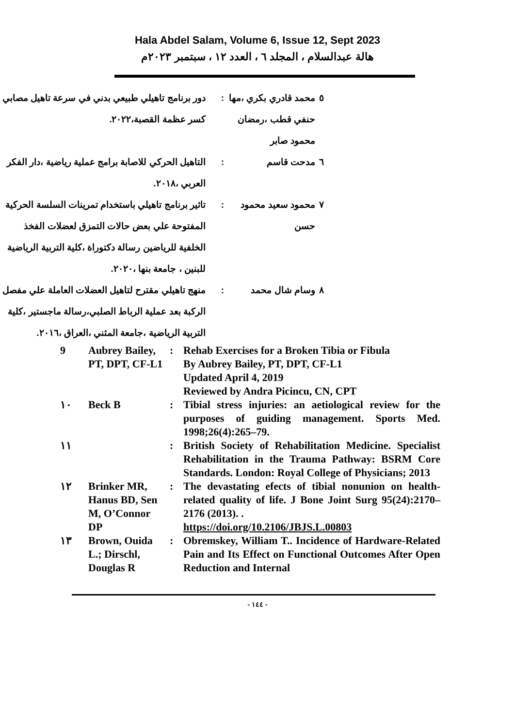Hala Abdel Salam, Volume 6, Issue 12, Sept 2023
هالة عبدالسلام ، المجلد ٦ ، العدد ١٢ ، سبتمبر ٢٠٢٣م
| ٥ | محمد قادري بكري ،مها حنفي قطب ،رمضان محمود صابر | : | دور برنامج تاهيلي طبيعي بدني في سرعة تاهيل مصابي كسر عظمة القصبة،٢٠٢٢. |
| ٦ | مدحت قاسم | : | التاهيل الحركي للاصابة برامج عملية رياضية ،دار الفكر العربي ،٢٠١٨. |
| ٧ | محمود سعيد محمود حسن | : | تاثير برنامج تاهيلي باستخدام تمرينات السلسة الحركية المفتوحة علي بعض حالات التمزق لعضلات الفخذ الخلفية للرياضين رسالة دكتوراة ،كلية التربية الرياضية للبنين ، جامعة بنها ،٢٠٢٠. |
| ٨ | وسام شال محمد | : | منهج تاهيلي مقترح لتاهيل العضلات العاملة علي مفصل الركبة بعد عملية الرباط الصلبي،رسالة ماجستير ،كلية التربية الرياضية ،جامعة المثني ،العراق ،٢٠١٦. |
| 9 | Aubrey Bailey, PT, DPT, CF-L1 | : | Rehab Exercises for a Broken Tibia or Fibula By Aubrey Bailey, PT, DPT, CF-L1 Updated April 4, 2019 Reviewed by Andra Picincu, CN, CPT |
| ١٠ | Beck B | : | Tibial stress injuries: an aetiological review for the purposes of guiding management. Sports Med. 1998;26(4):265–79. |
| ١١ | | : | British Society of Rehabilitation Medicine. Specialist Rehabilitation in the Trauma Pathway: BSRM Core Standards. London: Royal College of Physicians; 2013 |
| ١٢ | Brinker MR, Hanus BD, Sen M, O’Connor DP | : | The devastating efects of tibial nonunion on health-related quality of life. J Bone Joint Surg 95(24):2170–2176 (2013). . https://doi.org/10.2106/JBJS.L.00803 |
| ١٣ | Brown, Ouida L.; Dirschl, Douglas R | : | Obremskey, William T.. Incidence of Hardware-Related Pain and Its Effect on Functional Outcomes After Open Reduction and Internal |
- ١٤٤ -